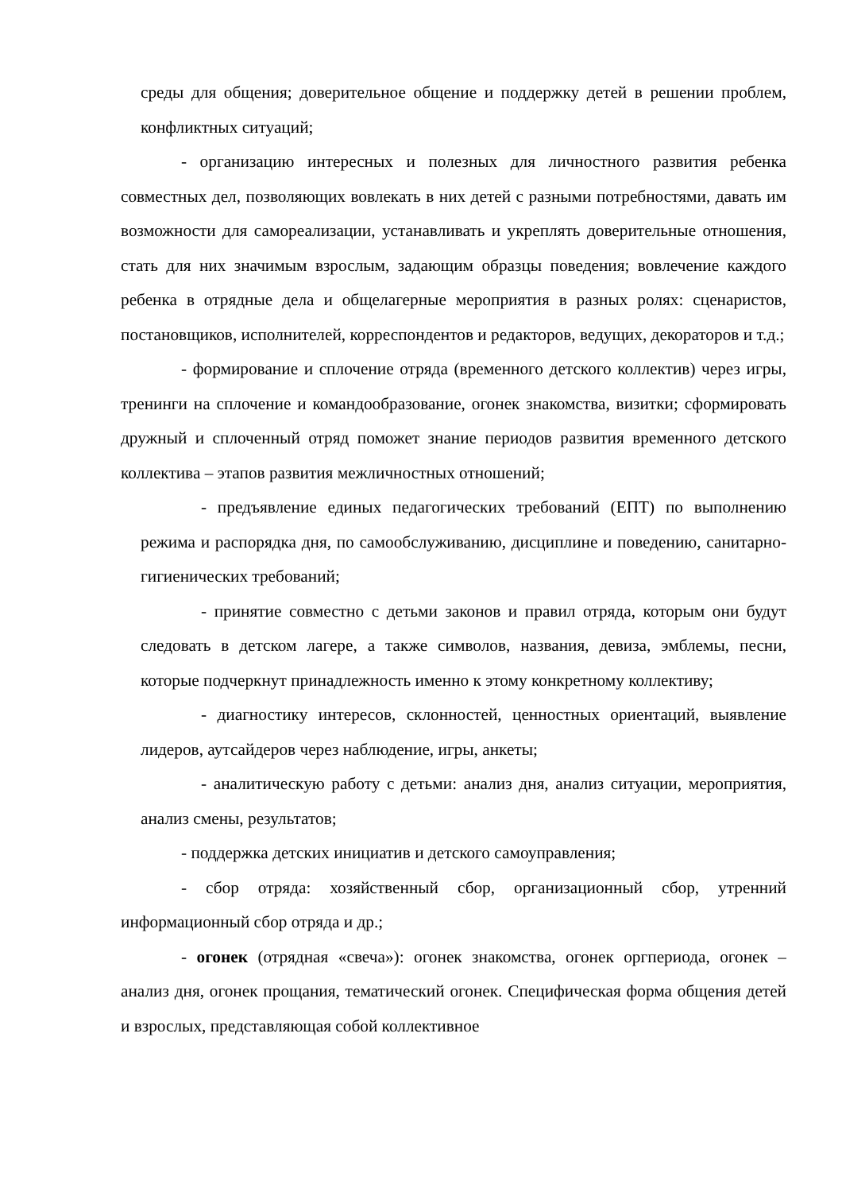среды для общения; доверительное общение и поддержку детей в решении проблем, конфликтных ситуаций;
- организацию интересных и полезных для личностного развития ребенка совместных дел, позволяющих вовлекать в них детей с разными потребностями, давать им возможности для самореализации, устанавливать и укреплять доверительные отношения, стать для них значимым взрослым, задающим образцы поведения; вовлечение каждого ребенка в отрядные дела и общелагерные мероприятия в разных ролях: сценаристов, постановщиков, исполнителей, корреспондентов и редакторов, ведущих, декораторов и т.д.;
- формирование и сплочение отряда (временного детского коллектив) через игры, тренинги на сплочение и командообразование, огонек знакомства, визитки; сформировать дружный и сплоченный отряд поможет знание периодов развития временного детского коллектива – этапов развития межличностных отношений;
- предъявление единых педагогических требований (ЕПТ) по выполнению режима и распорядка дня, по самообслуживанию, дисциплине и поведению, санитарно-гигиенических требований;
- принятие совместно с детьми законов и правил отряда, которым они будут следовать в детском лагере, а также символов, названия, девиза, эмблемы, песни, которые подчеркнут принадлежность именно к этому конкретному коллективу;
- диагностику интересов, склонностей, ценностных ориентаций, выявление лидеров, аутсайдеров через наблюдение, игры, анкеты;
- аналитическую работу с детьми: анализ дня, анализ ситуации, мероприятия, анализ смены, результатов;
- поддержка детских инициатив и детского самоуправления;
- сбор отряда: хозяйственный сбор, организационный сбор, утренний информационный сбор отряда и др.;
- огонек (отрядная «свеча»): огонек знакомства, огонек оргпериода, огонек – анализ дня, огонек прощания, тематический огонек. Специфическая форма общения детей и взрослых, представляющая собой коллективное